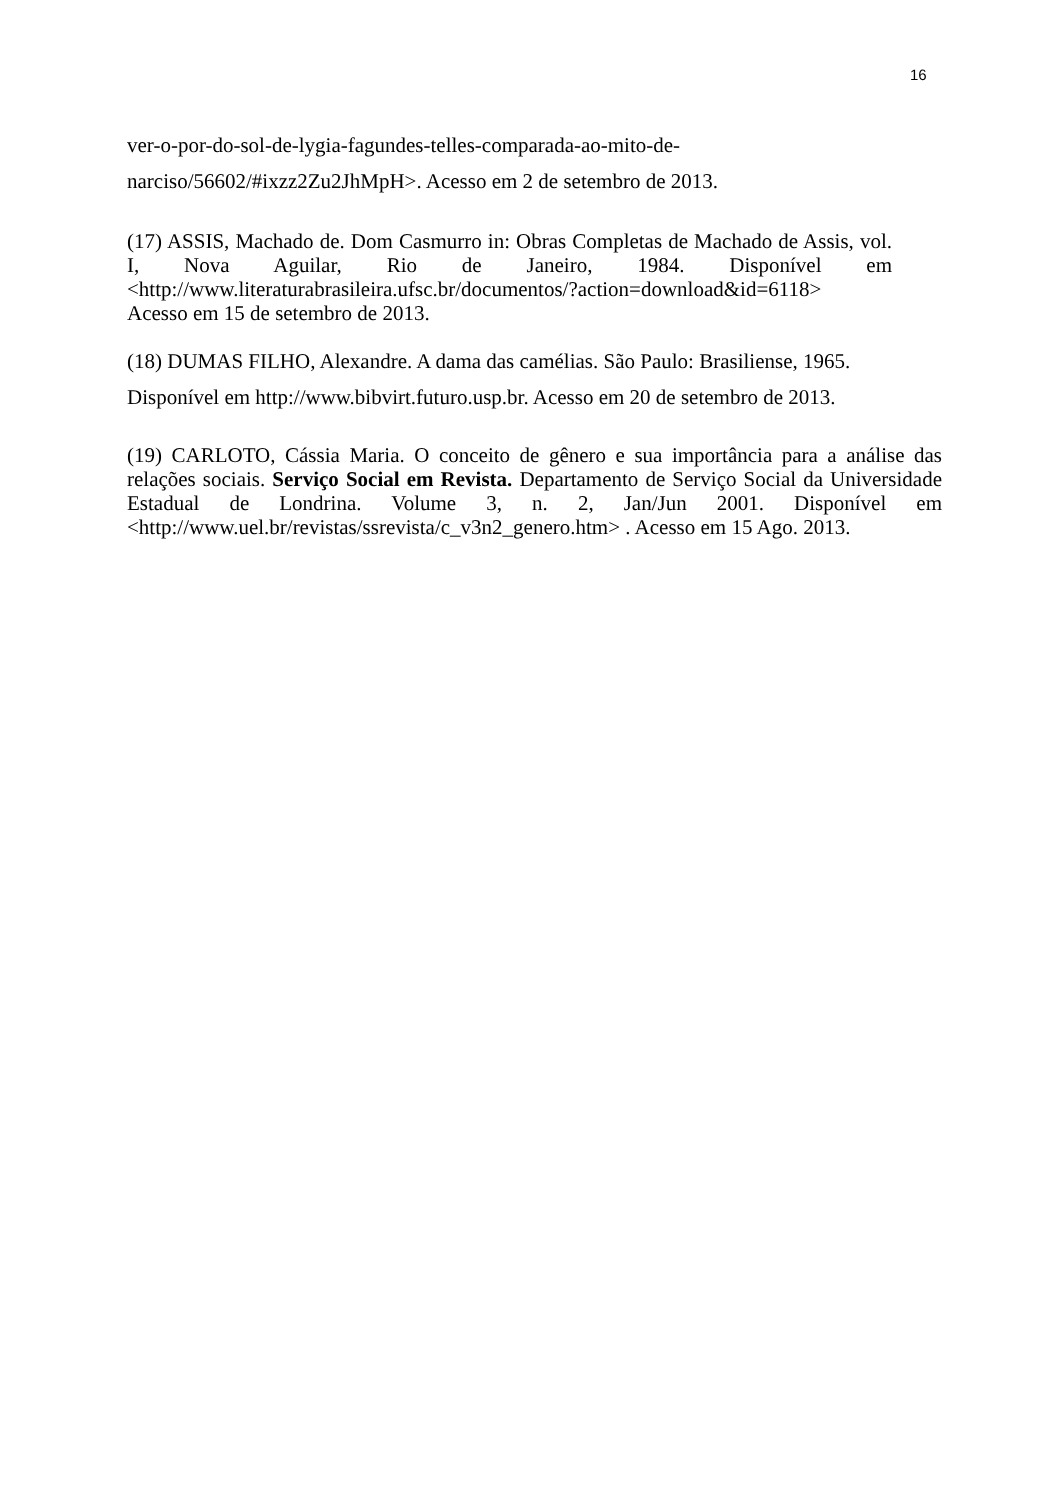16
ver-o-por-do-sol-de-lygia-fagundes-telles-comparada-ao-mito-de-
narciso/56602/#ixzz2Zu2JhMpH>. Acesso em 2 de setembro de 2013.
(17) ASSIS, Machado de. Dom Casmurro in: Obras Completas de Machado de Assis, vol. I, Nova Aguilar, Rio de Janeiro, 1984. Disponível em <http://www.literaturabrasileira.ufsc.br/documentos/?action=download&id=6118>
Acesso em 15 de setembro de 2013.
(18) DUMAS FILHO, Alexandre. A dama das camélias. São Paulo: Brasiliense, 1965.
Disponível em http://www.bibvirt.futuro.usp.br. Acesso em 20 de setembro de 2013.
(19) CARLOTO, Cássia Maria. O conceito de gênero e sua importância para a análise das relações sociais. Serviço Social em Revista. Departamento de Serviço Social da Universidade Estadual de Londrina. Volume 3, n. 2, Jan/Jun 2001. Disponível em <http://www.uel.br/revistas/ssrevista/c_v3n2_genero.htm> . Acesso em 15 Ago. 2013.